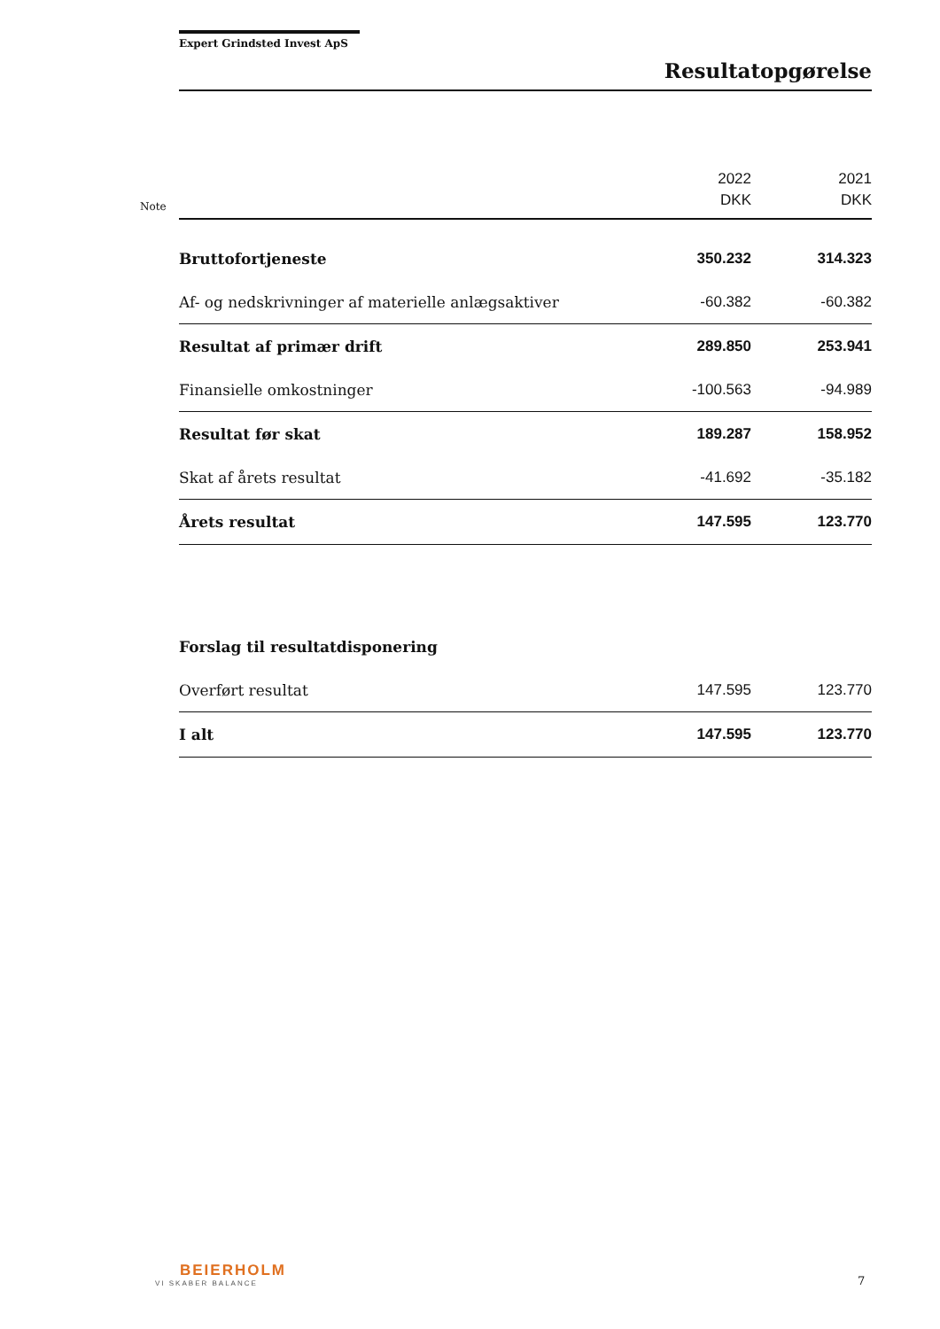Expert Grindsted Invest ApS
Resultatopgørelse
Note
| | 2022 DKK | 2021 DKK |
| --- | --- | --- |
| Bruttofortjeneste | 350.232 | 314.323 |
| Af- og nedskrivninger af materielle anlægsaktiver | -60.382 | -60.382 |
| Resultat af primær drift | 289.850 | 253.941 |
| Finansielle omkostninger | -100.563 | -94.989 |
| Resultat før skat | 189.287 | 158.952 |
| Skat af årets resultat | -41.692 | -35.182 |
| Årets resultat | 147.595 | 123.770 |
| Forslag til resultatdisponering | | |
| Overført resultat | 147.595 | 123.770 |
| I alt | 147.595 | 123.770 |
BEIERHOLM
VI SKABER BALANCE
7